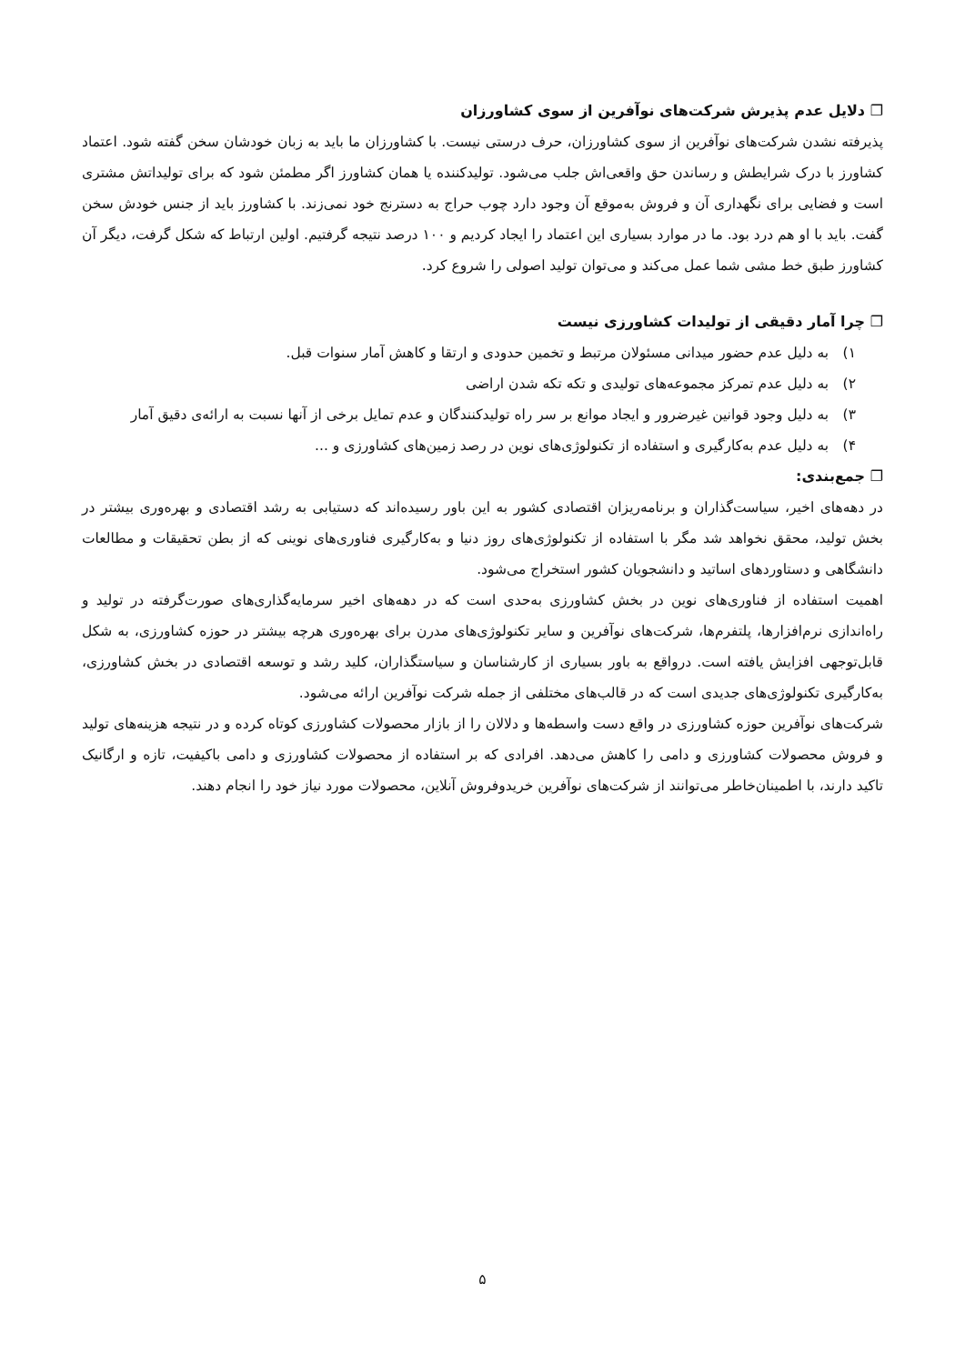❐ دلایل عدم پذیرش شرکت‌های نوآفرین از سوی کشاورزان
پذیرفته نشدن شرکت‌های نوآفرین از سوی کشاورزان، حرف درستی نیست. با کشاورزان ما باید به زبان خودشان سخن گفته شود. اعتماد کشاورز با درک شرایطش و رساندن حق واقعی‌اش جلب می‌شود. تولیدکننده یا همان کشاورز اگر مطمئن شود که برای تولیداتش مشتری است و فضایی برای نگهداری آن و فروش به‌موقع آن وجود دارد چوب حراج به دسترنج خود نمی‌زند. با کشاورز باید از جنس خودش سخن گفت. باید با او هم درد بود. ما در موارد بسیاری این اعتماد را ایجاد کردیم و ۱۰۰ درصد نتیجه گرفتیم. اولین ارتباط که شکل گرفت، دیگر آن کشاورز طبق خط مشی شما عمل می‌کند و می‌توان تولید اصولی را شروع کرد.
❐ چرا آمار دقیقی از تولیدات کشاورزی نیست
۱) به دلیل عدم حضور میدانی مسئولان مرتبط و تخمین حدودی و ارتقا و کاهش آمار سنوات قبل.
۲) به دلیل عدم تمرکز مجموعه‌های تولیدی و تکه تکه شدن اراضی
۳) به دلیل وجود قوانین غیرضرور و ایجاد موانع بر سر راه تولیدکنندگان و عدم تمایل برخی از آنها نسبت به ارائه‌ی دقیق آمار
۴) به دلیل عدم به‌کارگیری و استفاده از تکنولوژی‌های نوین در رصد زمین‌های کشاورزی و ...
❐ جمع‌بندی:
در دهه‌های اخیر، سیاست‌گذاران و برنامه‌ریزان اقتصادی کشور به این باور رسیده‌اند که دستیابی به رشد اقتصادی و بهره‌وری بیشتر در بخش تولید، محقق نخواهد شد مگر با استفاده از تکنولوژی‌های روز دنیا و به‌کارگیری فناوری‌های نوینی که از بطن تحقیقات و مطالعات دانشگاهی و دستاوردهای اساتید و دانشجویان کشور استخراج می‌شود.
اهمیت استفاده از فناوری‌های نوین در بخش کشاورزی به‌حدی است که در دهه‌های اخیر سرمایه‌گذاری‌های صورت‌گرفته در تولید و راه‌اندازی نرم‌افزارها، پلتفرم‌ها، شرکت‌های نوآفرین و سایر تکنولوژی‌های مدرن برای بهره‌وری هرچه بیشتر در حوزه کشاورزی، به شکل قابل‌توجهی افزایش یافته است. درواقع به باور بسیاری از کارشناسان و سیاستگذاران، کلید رشد و توسعه اقتصادی در بخش کشاورزی، به‌کارگیری تکنولوژی‌های جدیدی است که در قالب‌های مختلفی از جمله شرکت نوآفرین ارائه می‌شود.
شرکت‌های نوآفرین حوزه کشاورزی در واقع دست واسطه‌ها و دلالان را از بازار محصولات کشاورزی کوتاه کرده و در نتیجه هزینه‌های تولید و فروش محصولات کشاورزی و دامی را کاهش می‌دهد. افرادی که بر استفاده از محصولات کشاورزی و دامی باکیفیت، تازه و ارگانیک تاکید دارند، با اطمینان‌خاطر می‌توانند از شرکت‌های نوآفرین خریدوفروش آنلاین، محصولات مورد نیاز خود را انجام دهند.
۵